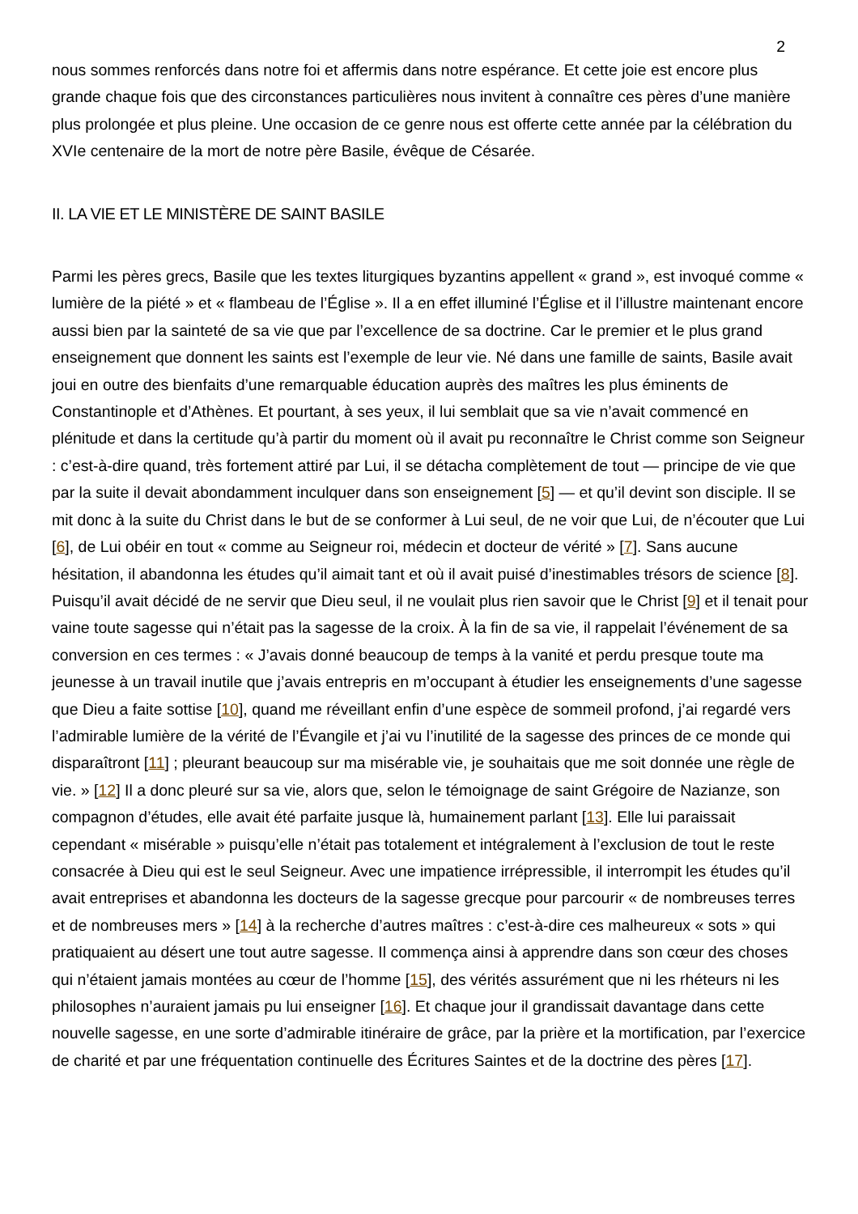2
nous sommes renforcés dans notre foi et affermis dans notre espérance. Et cette joie est encore plus grande chaque fois que des circonstances particulières nous invitent à connaître ces pères d’une manière plus prolongée et plus pleine. Une occasion de ce genre nous est offerte cette année par la célébration du XVIe centenaire de la mort de notre père Basile, évêque de Césarée.
II. LA VIE ET LE MINISTÈRE DE SAINT BASILE
Parmi les pères grecs, Basile que les textes liturgiques byzantins appellent « grand », est invoqué comme « lumière de la piété » et « flambeau de l’Église ». Il a en effet illuminé l’Église et il l’illustre maintenant encore aussi bien par la sainteté de sa vie que par l’excellence de sa doctrine. Car le premier et le plus grand enseignement que donnent les saints est l’exemple de leur vie. Né dans une famille de saints, Basile avait joui en outre des bienfaits d’une remarquable éducation auprès des maîtres les plus éminents de Constantinople et d’Athènes. Et pourtant, à ses yeux, il lui semblait que sa vie n’avait commencé en plénitude et dans la certitude qu’à partir du moment où il avait pu reconnaître le Christ comme son Seigneur : c’est-à-dire quand, très fortement attiré par Lui, il se détacha complètement de tout — principe de vie que par la suite il devait abondamment inculquer dans son enseignement [5] — et qu’il devint son disciple. Il se mit donc à la suite du Christ dans le but de se conformer à Lui seul, de ne voir que Lui, de n’écouter que Lui [6], de Lui obéir en tout « comme au Seigneur roi, médecin et docteur de vérité » [7]. Sans aucune hésitation, il abandonna les études qu’il aimait tant et où il avait puisé d’inestimables trésors de science [8]. Puisqu’il avait décidé de ne servir que Dieu seul, il ne voulait plus rien savoir que le Christ [9] et il tenait pour vaine toute sagesse qui n’était pas la sagesse de la croix. À la fin de sa vie, il rappelait l’événement de sa conversion en ces termes : « J’avais donné beaucoup de temps à la vanité et perdu presque toute ma jeunesse à un travail inutile que j’avais entrepris en m’occupant à étudier les enseignements d’une sagesse que Dieu a faite sottise [10], quand me réveillant enfin d’une espèce de sommeil profond, j’ai regardé vers l’admirable lumière de la vérité de l’Évangile et j’ai vu l’inutilité de la sagesse des princes de ce monde qui disparaîtront [11] ; pleurant beaucoup sur ma misérable vie, je souhaitais que me soit donnée une règle de vie. » [12] Il a donc pleuré sur sa vie, alors que, selon le témoignage de saint Grégoire de Nazianze, son compagnon d’études, elle avait été parfaite jusque là, humainement parlant [13]. Elle lui paraissait cependant « misérable » puisqu’elle n’était pas totalement et intégralement à l’exclusion de tout le reste consacrée à Dieu qui est le seul Seigneur. Avec une impatience irrépressible, il interrompit les études qu’il avait entreprises et abandonna les docteurs de la sagesse grecque pour parcourir « de nombreuses terres et de nombreuses mers » [14] à la recherche d’autres maîtres : c’est-à-dire ces malheureux « sots » qui pratiquaient au désert une tout autre sagesse. Il commença ainsi à apprendre dans son cœur des choses qui n’étaient jamais montées au cœur de l’homme [15], des vérités assurément que ni les rhéteurs ni les philosophes n’auraient jamais pu lui enseigner [16]. Et chaque jour il grandissait davantage dans cette nouvelle sagesse, en une sorte d’admirable itinéraire de grâce, par la prière et la mortification, par l’exercice de charité et par une fréquentation continuelle des Écritures Saintes et de la doctrine des pères [17].